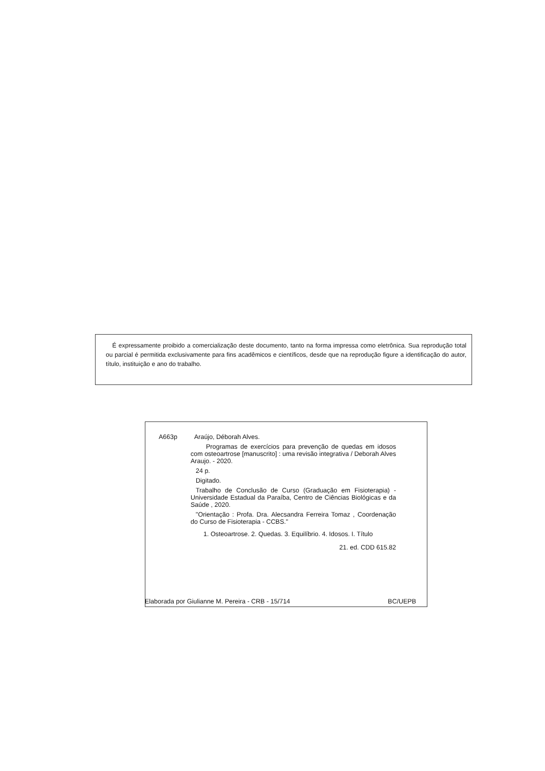É expressamente proibido a comercialização deste documento, tanto na forma impressa como eletrônica. Sua reprodução total ou parcial é permitida exclusivamente para fins acadêmicos e científicos, desde que na reprodução figure a identificação do autor, título, instituição e ano do trabalho.
A663p Araújo, Déborah Alves.
Programas de exercícios para prevenção de quedas em idosos com osteoartrose [manuscrito] : uma revisão integrativa / Deborah Alves Araujo. - 2020.
24 p.
Digitado.
Trabalho de Conclusão de Curso (Graduação em Fisioterapia) - Universidade Estadual da Paraíba, Centro de Ciências Biológicas e da Saúde , 2020.
"Orientação : Profa. Dra. Alecsandra Ferreira Tomaz , Coordenação do Curso de Fisioterapia - CCBS."
1. Osteoartrose. 2. Quedas. 3. Equilíbrio. 4. Idosos. I. Título
21. ed. CDD 615.82
Elaborada por Giulianne M. Pereira - CRB - 15/714 BC/UEPB